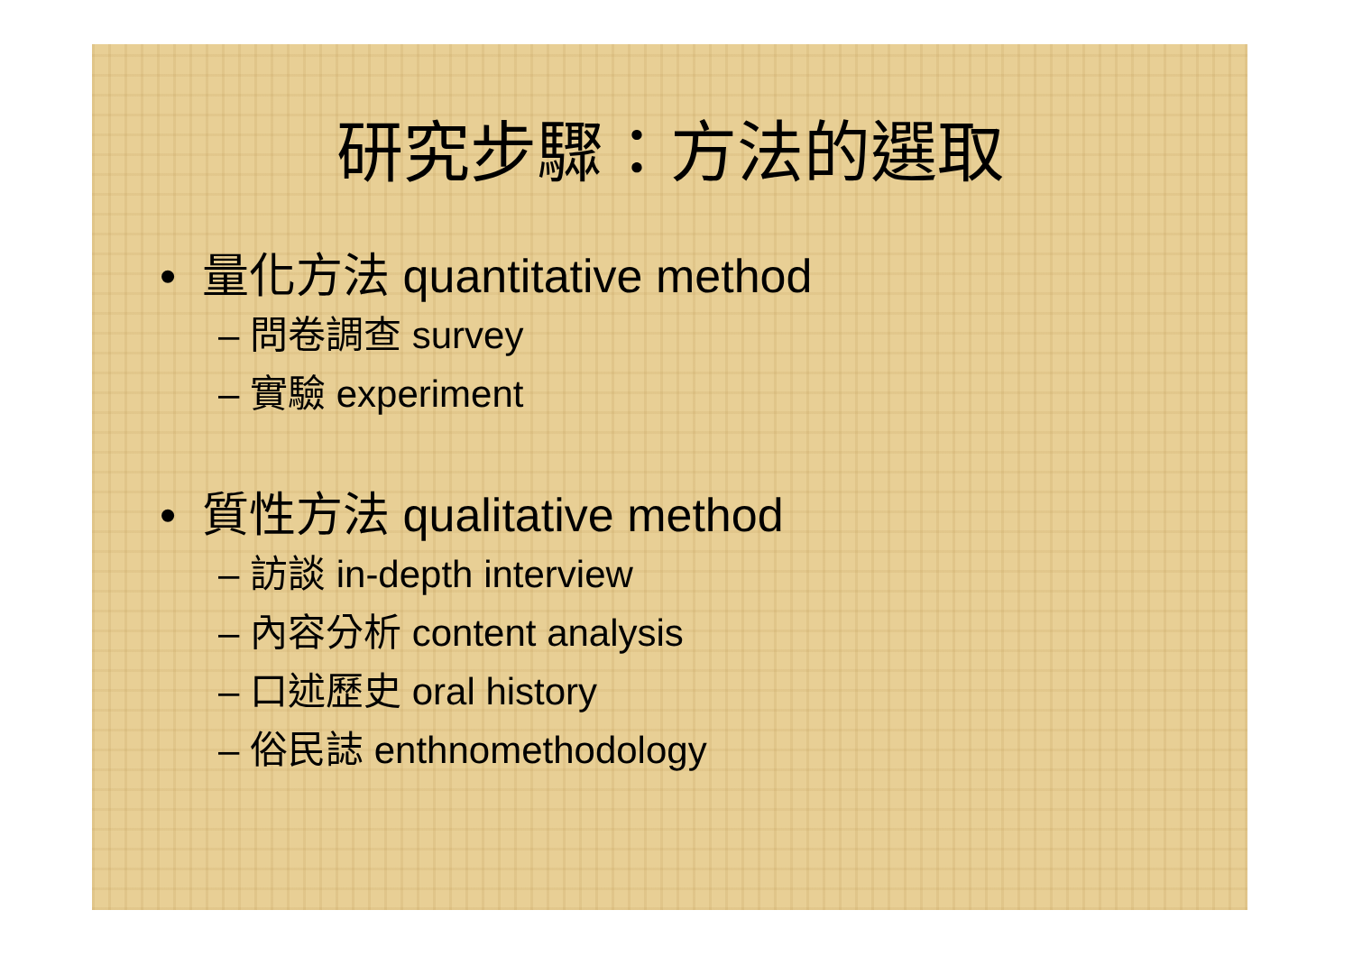研究步驟：方法的選取
• 量化方法 quantitative method
– 問卷調查 survey
– 實驗 experiment
• 質性方法 qualitative method
– 訪談 in-depth interview
– 內容分析 content analysis
– 口述歷史 oral history
– 俗民誌 enthnomethodology